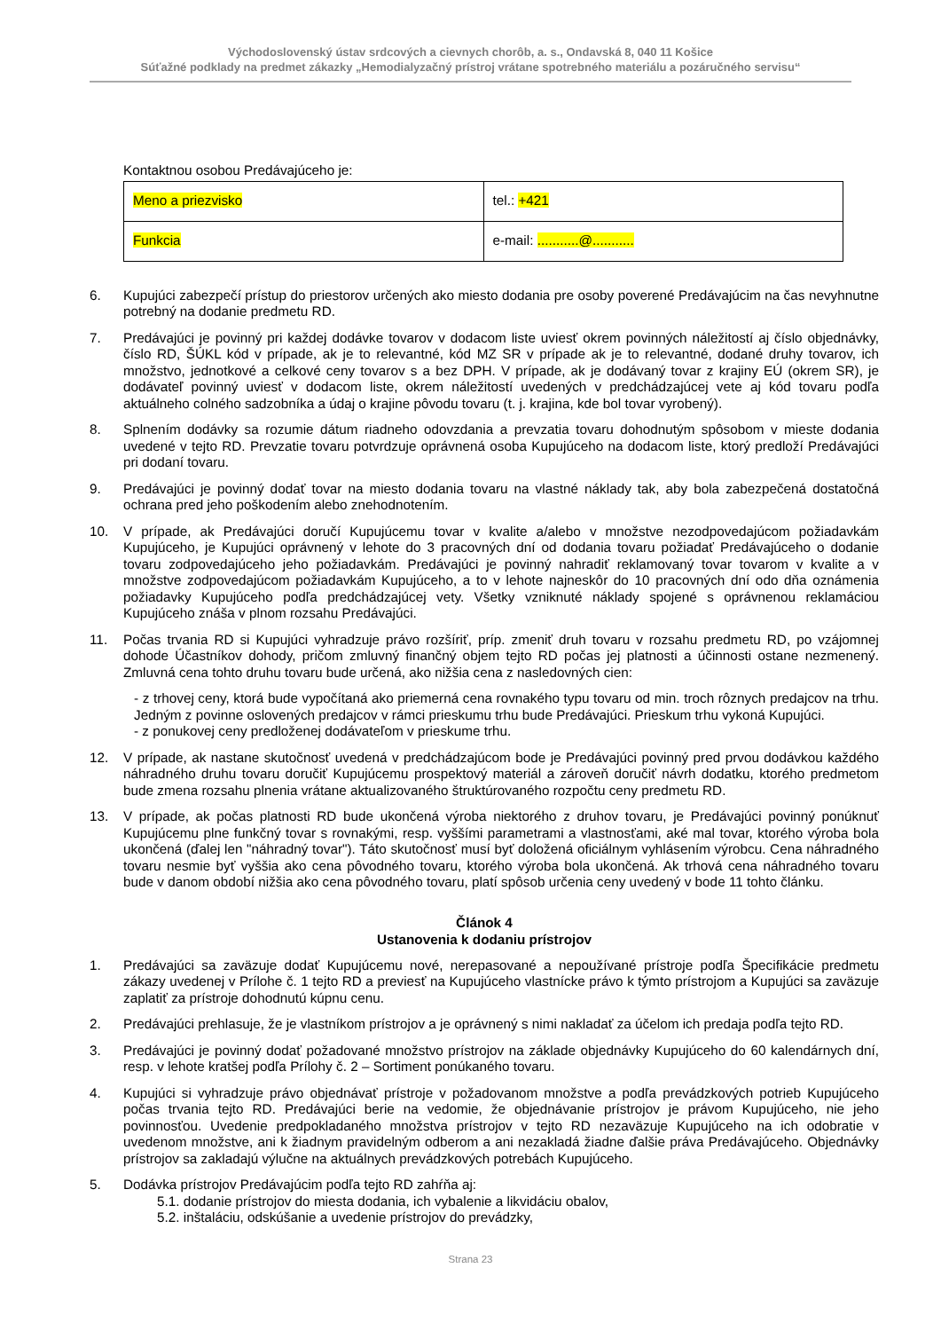Východoslovenský ústav srdcových a cievnych chorôb, a. s., Ondavská 8, 040 11 Košice
Súťažné podklady na predmet zákazky „Hemodialyzačný prístroj vrátane spotrebného materiálu a pozáručného servisu“
Kontaktnou osobou Predávajúceho je:
| Meno a priezvisko | tel.: +421 |
| Funkcia | e-mail: ...........@........... |
6. Kupujúci zabezpečí prístup do priestorov určených ako miesto dodania pre osoby poverené Predávajúcim na čas nevyhnutne potrebný na dodanie predmetu RD.
7. Predávajúci je povinný pri každej dodávke tovarov v dodacom liste uviesť okrem povinných náležitostí aj číslo objednávky, číslo RD, ŠÚKL kód v prípade, ak je to relevantné, kód MZ SR v prípade ak je to relevantné, dodané druhy tovarov, ich množstvo, jednotkové a celkové ceny tovarov s a bez DPH. V prípade, ak je dodávaný tovar z krajiny EÚ (okrem SR), je dodávateľ povinný uviesť v dodacom liste, okrem náležitostí uvedených v predchádzajúcej vete aj kód tovaru podľa aktuálneho colného sadzobníka a údaj o krajine pôvodu tovaru (t. j. krajina, kde bol tovar vyrobený).
8. Splnením dodávky sa rozumie dátum riadneho odovzdania a prevzatia tovaru dohodnutým spôsobom v mieste dodania uvedené v tejto RD. Prevzatie tovaru potvrdzuje oprávnená osoba Kupujúceho na dodacom liste, ktorý predloží Predávajúci pri dodaní tovaru.
9. Predávajúci je povinný dodať tovar na miesto dodania tovaru na vlastné náklady tak, aby bola zabezpečená dostatočná ochrana pred jeho poškodením alebo znehodnotením.
10. V prípade, ak Predávajúci doručí Kupujúcemu tovar v kvalite a/alebo v množstve nezodpovedajúcom požiadavkám Kupujúceho, je Kupujúci oprávnený v lehote do 3 pracovných dní od dodania tovaru požiadať Predávajúceho o dodanie tovaru zodpovedajúceho jeho požiadavkám. Predávajúci je povinný nahradiť reklamovaný tovar tovarom v kvalite a v množstve zodpovedajúcom požiadavkám Kupujúceho, a to v lehote najneskôr do 10 pracovných dní odo dňa oznámenia požiadavky Kupujúceho podľa predchádzajúcej vety. Všetky vzniknuté náklady spojené s oprávnenou reklamáciou Kupujúceho znáša v plnom rozsahu Predávajúci.
11. Počas trvania RD si Kupujúci vyhradzuje právo rozšíriť, príp. zmeniť druh tovaru v rozsahu predmetu RD, po vzájomnej dohode Účastníkov dohody, pričom zmluvný finančný objem tejto RD počas jej platnosti a účinnosti ostane nezmenený. Zmluvná cena tohto druhu tovaru bude určená, ako nižšia cena z nasledovných cien:
- z trhovej ceny, ktorá bude vypočítaná ako priemerná cena rovnakého typu tovaru od min. troch rôznych predajcov na trhu. Jedným z povinne oslovených predajcov v rámci prieskumu trhu bude Predávajúci. Prieskum trhu vykoná Kupujúci.
- z ponukovej ceny predloženej dodávateľom v prieskume trhu.
12. V prípade, ak nastane skutočnosť uvedená v predchádzajúcom bode je Predávajúci povinný pred prvou dodávkou každého náhradného druhu tovaru doručiť Kupujúcemu prospektový materiál a zároveň doručiť návrh dodatku, ktorého predmetom bude zmena rozsahu plnenia vrátane aktualizovaného štruktúrovaného rozpočtu ceny predmetu RD.
13. V prípade, ak počas platnosti RD bude ukončená výroba niektorého z druhov tovaru, je Predávajúci povinný ponúknuť Kupujúcemu plne funkčný tovar s rovnakými, resp. vyššími parametrami a vlastnosťami, aké mal tovar, ktorého výroba bola ukončená (ďalej len "náhradný tovar"). Táto skutočnosť musí byť doložená oficiálnym vyhlásením výrobcu. Cena náhradného tovaru nesmie byť vyššia ako cena pôvodného tovaru, ktorého výroba bola ukončená. Ak trhová cena náhradného tovaru bude v danom období nižšia ako cena pôvodného tovaru, platí spôsob určenia ceny uvedený v bode 11 tohto článku.
Článok 4
Ustanovenia k dodaniu prístrojov
1. Predávajúci sa zaväzuje dodať Kupujúcemu nové, nerepasované a nepoužívané prístroje podľa Špecifikácie predmetu zákazy uvedenej v Prílohe č. 1 tejto RD a previesť na Kupujúceho vlastnícke právo k týmto prístrojom a Kupujúci sa zaväzuje zaplatiť za prístroje dohodnutú kúpnu cenu.
2. Predávajúci prehlasuje, že je vlastníkom prístrojov a je oprávnený s nimi nakladať za účelom ich predaja podľa tejto RD.
3. Predávajúci je povinný dodať požadované množstvo prístrojov na základe objednávky Kupujúceho do 60 kalendárnych dní, resp. v lehote kratšej podľa Prílohy č. 2 – Sortiment ponúkaného tovaru.
4. Kupujúci si vyhradzuje právo objednávať prístroje v požadovanom množstve a podľa prevádzkových potrieb Kupujúceho počas trvania tejto RD. Predávajúci berie na vedomie, že objednávanie prístrojov je právom Kupujúceho, nie jeho povinnosťou. Uvedenie predpokladaného množstva prístrojov v tejto RD nezaväzuje Kupujúceho na ich odobratie v uvedenom množstve, ani k žiadnym pravidelným odberom a ani nezakladá žiadne ďalšie práva Predávajúceho. Objednávky prístrojov sa zakladajú výlučne na aktuálnych prevádzkových potrebách Kupujúceho.
5. Dodávka prístrojov Predávajúcim podľa tejto RD zahŕňa aj:
5.1. dodanie prístrojov do miesta dodania, ich vybalenie a likvidáciu obalov,
5.2. inštaláciu, odskúšanie a uvedenie prístrojov do prevádzky,
Strana 23